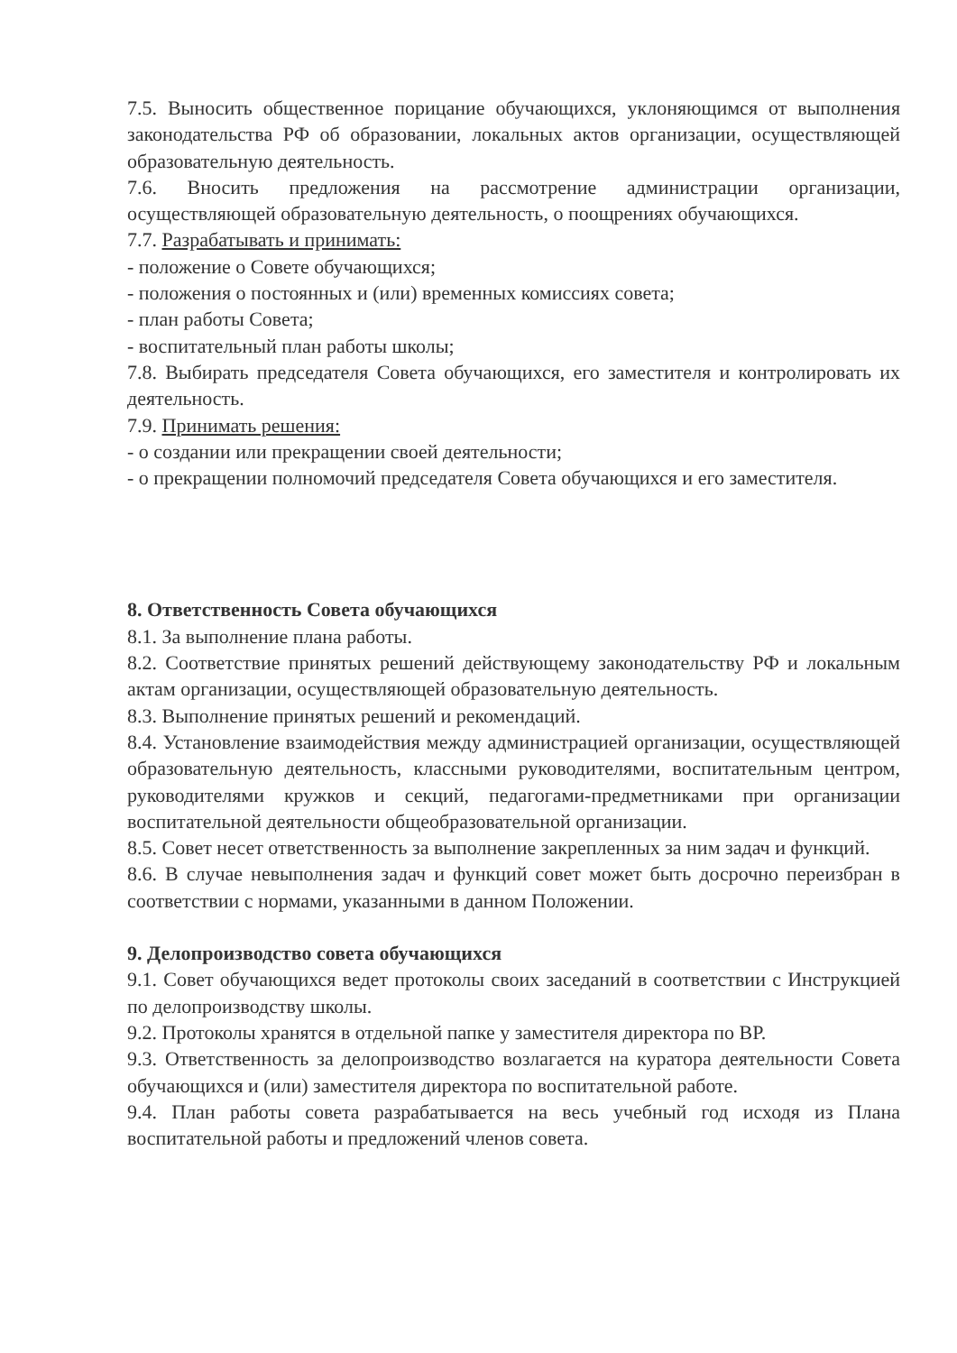7.5. Выносить общественное порицание обучающихся, уклоняющимся от выполнения законодательства РФ об образовании, локальных актов организации, осуществляющей образовательную деятельность.
7.6. Вносить предложения на рассмотрение администрации организации, осуществляющей образовательную деятельность, о поощрениях обучающихся.
7.7. Разрабатывать и принимать:
- положение о Совете обучающихся;
- положения о постоянных и (или) временных комиссиях совета;
- план работы Совета;
- воспитательный план работы школы;
7.8. Выбирать председателя Совета обучающихся, его заместителя и контролировать их деятельность.
7.9. Принимать решения:
- о создании или прекращении своей деятельности;
- о прекращении полномочий председателя Совета обучающихся и его заместителя.
8. Ответственность Совета обучающихся
8.1. За выполнение плана работы.
8.2. Соответствие принятых решений действующему законодательству РФ и локальным актам организации, осуществляющей образовательную деятельность.
8.3. Выполнение принятых решений и рекомендаций.
8.4. Установление взаимодействия между администрацией организации, осуществляющей образовательную деятельность, классными руководителями, воспитательным центром, руководителями кружков и секций, педагогами-предметниками при организации воспитательной деятельности общеобразовательной организации.
8.5. Совет несет ответственность за выполнение закрепленных за ним задач и функций.
8.6. В случае невыполнения задач и функций совет может быть досрочно переизбран в соответствии с нормами, указанными в данном Положении.
9. Делопроизводство совета обучающихся
9.1. Совет обучающихся ведет протоколы своих заседаний в соответствии с Инструкцией по делопроизводству школы.
9.2. Протоколы хранятся в отдельной папке у заместителя директора по ВР.
9.3. Ответственность за делопроизводство возлагается на куратора деятельности Совета обучающихся и (или) заместителя директора по воспитательной работе.
9.4. План работы совета разрабатывается на весь учебный год исходя из Плана воспитательной работы и предложений членов совета.